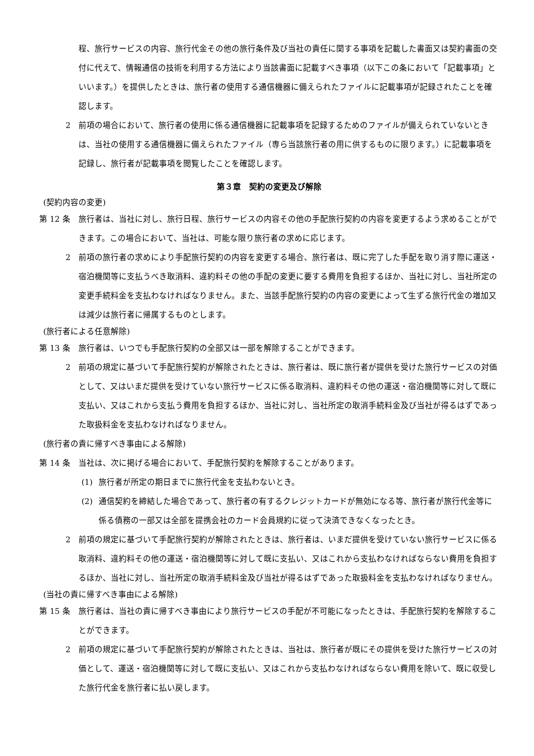程、旅行サービスの内容、旅行代金その他の旅行条件及び当社の責任に関する事項を記載した書面又は契約書面の交付に代えて、情報通信の技術を利用する方法により当該書面に記載すべき事項（以下この条において「記載事項」といいます。）を提供したときは、旅行者の使用する通信機器に備えられたファイルに記載事項が記録されたことを確認します。
2 前項の場合において、旅行者の使用に係る通信機器に記載事項を記録するためのファイルが備えられていないときは、当社の使用する通信機器に備えられたファイル（専ら当該旅行者の用に供するものに限ります。）に記載事項を記録し、旅行者が記載事項を閲覧したことを確認します。
第３章　契約の変更及び解除
(契約内容の変更)
第 12 条 旅行者は、当社に対し、旅行日程、旅行サービスの内容その他の手配旅行契約の内容を変更するよう求めることができます。この場合において、当社は、可能な限り旅行者の求めに応じます。
2 前項の旅行者の求めにより手配旅行契約の内容を変更する場合、旅行者は、既に完了した手配を取り消す際に運送・宿泊機関等に支払うべき取消料、違約料その他の手配の変更に要する費用を負担するほか、当社に対し、当社所定の変更手続料金を支払わなければなりません。また、当該手配旅行契約の内容の変更によって生ずる旅行代金の増加又は減少は旅行者に帰属するものとします。
(旅行者による任意解除)
第 13 条 旅行者は、いつでも手配旅行契約の全部又は一部を解除することができます。
2 前項の規定に基づいて手配旅行契約が解除されたときは、旅行者は、既に旅行者が提供を受けた旅行サービスの対価として、又はいまだ提供を受けていない旅行サービスに係る取消料、違約料その他の運送・宿泊機関等に対して既に支払い、又はこれから支払う費用を負担するほか、当社に対し、当社所定の取消手続料金及び当社が得るはずであった取扱料金を支払わなければなりません。
(旅行者の責に帰すべき事由による解除)
第 14 条 当社は、次に掲げる場合において、手配旅行契約を解除することがあります。
(1) 旅行者が所定の期日までに旅行代金を支払わないとき。
(2) 通信契約を締結した場合であって、旅行者の有するクレジットカードが無効になる等、旅行者が旅行代金等に係る債務の一部又は全部を提携会社のカード会員規約に従って決済できなくなったとき。
2 前項の規定に基づいて手配旅行契約が解除されたときは、旅行者は、いまだ提供を受けていない旅行サービスに係る取消料、違約料その他の運送・宿泊機関等に対して既に支払い、又はこれから支払わなければならない費用を負担するほか、当社に対し、当社所定の取消手続料金及び当社が得るはずであった取扱料金を支払わなければなりません。
(当社の責に帰すべき事由による解除)
第 15 条 旅行者は、当社の責に帰すべき事由により旅行サービスの手配が不可能になったときは、手配旅行契約を解除することができます。
2 前項の規定に基づいて手配旅行契約が解除されたときは、当社は、旅行者が既にその提供を受けた旅行サービスの対価として、運送・宿泊機関等に対して既に支払い、又はこれから支払わなければならない費用を除いて、既に収受した旅行代金を旅行者に払い戻します。